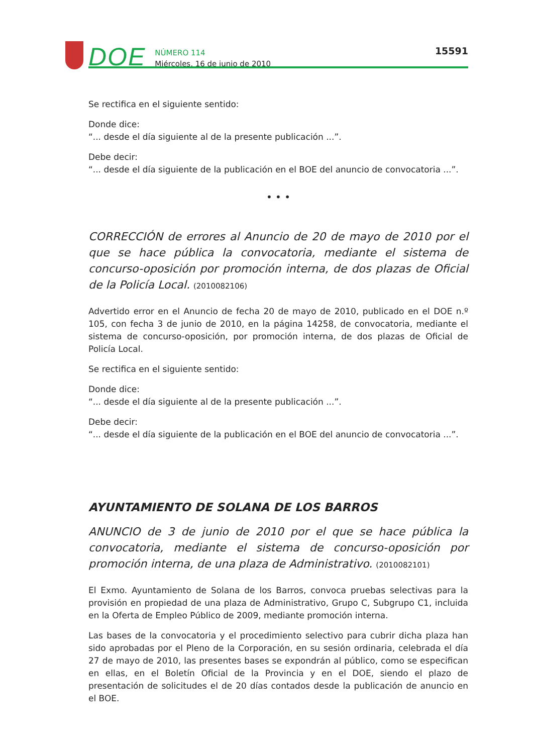DOE
NÚMERO 114
Miércoles, 16 de junio de 2010
15591
Se rectifica en el siguiente sentido:
Donde dice:
“... desde el día siguiente al de la presente publicación ...”.
Debe decir:
“... desde el día siguiente de la publicación en el BOE del anuncio de convocatoria ...”.
• • •
CORRECCIÓN de errores al Anuncio de 20 de mayo de 2010 por el que se hace pública la convocatoria, mediante el sistema de concurso-oposición por promoción interna, de dos plazas de Oficial de la Policía Local. (2010082106)
Advertido error en el Anuncio de fecha 20 de mayo de 2010, publicado en el DOE n.º 105, con fecha 3 de junio de 2010, en la página 14258, de convocatoria, mediante el sistema de concurso-oposición, por promoción interna, de dos plazas de Oficial de Policía Local.
Se rectifica en el siguiente sentido:
Donde dice:
“... desde el día siguiente al de la presente publicación ...”.
Debe decir:
“... desde el día siguiente de la publicación en el BOE del anuncio de convocatoria ...”.
AYUNTAMIENTO DE SOLANA DE LOS BARROS
ANUNCIO de 3 de junio de 2010 por el que se hace pública la convocatoria, mediante el sistema de concurso-oposición por promoción interna, de una plaza de Administrativo. (2010082101)
El Exmo. Ayuntamiento de Solana de los Barros, convoca pruebas selectivas para la provisión en propiedad de una plaza de Administrativo, Grupo C, Subgrupo C1, incluida en la Oferta de Empleo Público de 2009, mediante promoción interna.
Las bases de la convocatoria y el procedimiento selectivo para cubrir dicha plaza han sido aprobadas por el Pleno de la Corporación, en su sesión ordinaria, celebrada el día 27 de mayo de 2010, las presentes bases se expondrán al público, como se especifican en ellas, en el Boletín Oficial de la Provincia y en el DOE, siendo el plazo de presentación de solicitudes el de 20 días contados desde la publicación de anuncio en el BOE.